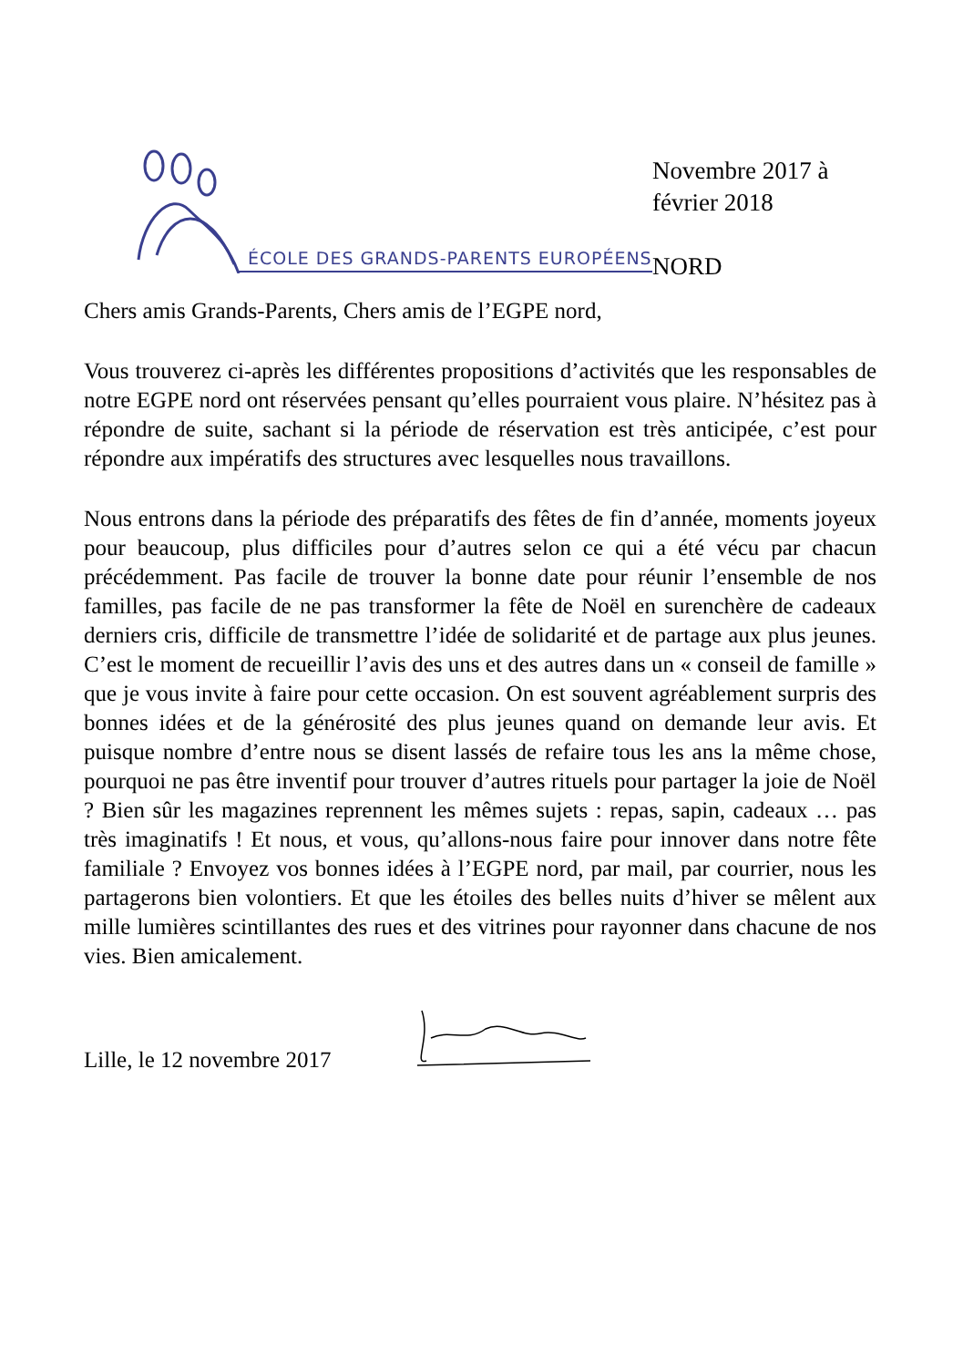ÉCOLE DES GRANDS-PARENTS EUROPÉENS
Novembre 2017 à
février 2018
NORD
Chers amis Grands-Parents, Chers amis de l’EGPE nord,
Vous trouverez ci-après les différentes propositions d’activités que les responsables de notre EGPE nord ont réservées pensant qu’elles pourraient vous plaire. N’hésitez pas à répondre de suite, sachant si la période de réservation est très anticipée, c’est pour répondre aux impératifs des structures avec lesquelles nous travaillons.
Nous entrons dans la période des préparatifs des fêtes de fin d’année, moments joyeux pour beaucoup, plus difficiles pour d’autres selon ce qui a été vécu par chacun précédemment. Pas facile de trouver la bonne date pour réunir l’ensemble de nos familles, pas facile de ne pas transformer la fête de Noël en surenchère de cadeaux derniers cris, difficile de transmettre l’idée de solidarité et de partage aux plus jeunes. C’est le moment de recueillir l’avis des uns et des autres dans un « conseil de famille » que je vous invite à faire pour cette occasion. On est souvent agréablement surpris des bonnes idées et de la générosité des plus jeunes quand on demande leur avis. Et puisque nombre d’entre nous se disent lassés de refaire tous les ans la même chose, pourquoi ne pas être inventif pour trouver d’autres rituels pour partager la joie de Noël ? Bien sûr les magazines reprennent les mêmes sujets : repas, sapin, cadeaux … pas très imaginatifs ! Et nous, et vous, qu’allons-nous faire pour innover dans notre fête familiale ? Envoyez vos bonnes idées à l’EGPE nord, par mail, par courrier, nous les partagerons bien volontiers. Et que les étoiles des belles nuits d’hiver se mêlent aux mille lumières scintillantes des rues et des vitrines pour rayonner dans chacune de nos vies. Bien amicalement.
Lille, le 12 novembre 2017